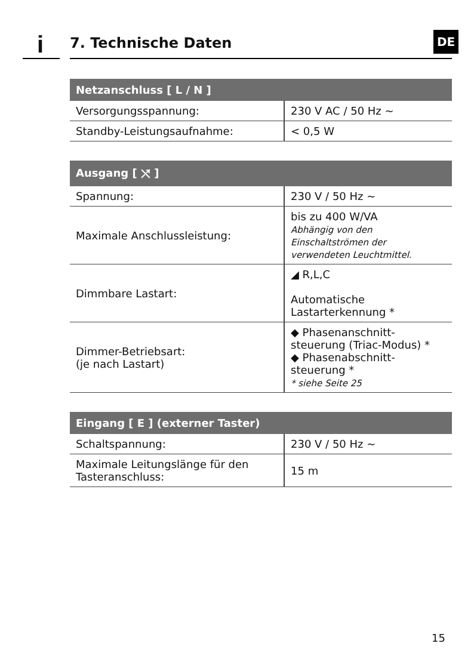i 7. Technische Daten DE
| Netzanschluss [ L / N ] | |
| --- | --- |
| Versorgungsspannung: | 230 V AC / 50 Hz ∼ |
| Standby-Leistungsaufnahme: | < 0,5 W |
| Ausgang [ ⤯ ] | |
| --- | --- |
| Spannung: | 230 V / 50 Hz ∼ |
| Maximale Anschlussleistung: | bis zu 400 W/VA Abhängig von den Einschaltströmen der verwendeten Leuchtmittel. |
| Dimmbare Lastart: | ◢ R,L,C Automatische Lastarterkennung * |
| Dimmer-Betriebsart: (je nach Lastart) | ◆ Phasenanschnitt-steuerung (Triac-Modus) * ◆ Phasenabschnitt-steuerung * * siehe Seite 25 |
| Eingang [ E ] (externer Taster) | |
| --- | --- |
| Schaltspannung: | 230 V / 50 Hz ∼ |
| Maximale Leitungslänge für den Tasteranschluss: | 15 m |
15